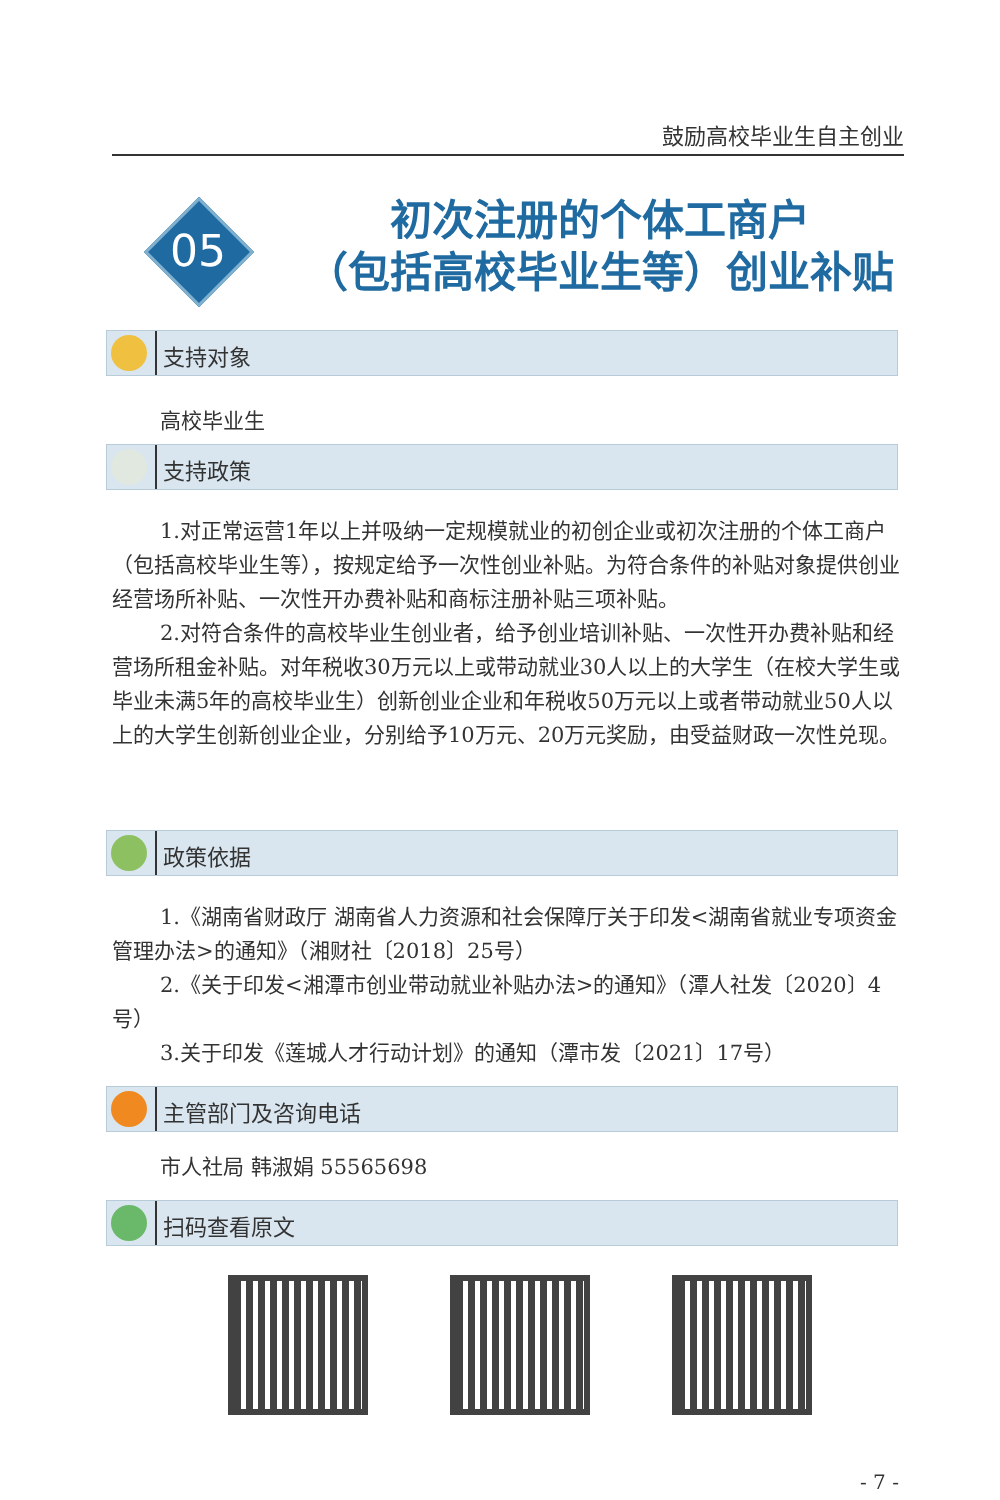鼓励高校毕业生自主创业
05
初次注册的个体工商户
（包括高校毕业生等）创业补贴
支持对象
高校毕业生
支持政策
1.对正常运营1年以上并吸纳一定规模就业的初创企业或初次注册的个体工商户（包括高校毕业生等），按规定给予一次性创业补贴。为符合条件的补贴对象提供创业经营场所补贴、一次性开办费补贴和商标注册补贴三项补贴。
2.对符合条件的高校毕业生创业者，给予创业培训补贴、一次性开办费补贴和经营场所租金补贴。对年税收30万元以上或带动就业30人以上的大学生（在校大学生或毕业未满5年的高校毕业生）创新创业企业和年税收50万元以上或者带动就业50人以上的大学生创新创业企业，分别给予10万元、20万元奖励，由受益财政一次性兑现。
政策依据
1.《湖南省财政厅 湖南省人力资源和社会保障厅关于印发<湖南省就业专项资金管理办法>的通知》（湘财社〔2018〕25号）
2.《关于印发<湘潭市创业带动就业补贴办法>的通知》（潭人社发〔2020〕4号）
3.关于印发《莲城人才行动计划》的通知（潭市发〔2021〕17号）
主管部门及咨询电话
市人社局 韩淑娟 55565698
扫码查看原文
- 7 -